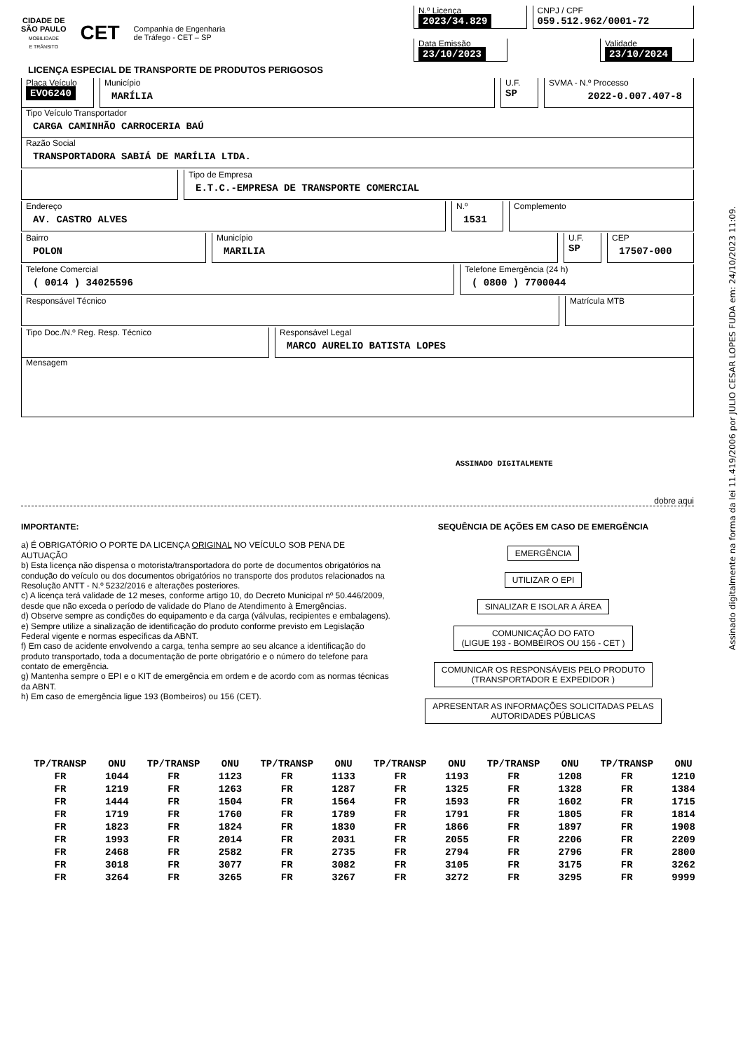Assinado digitalmente na forma da lei 11.419/2006 por JULIO CESAR LOPES FUDA em: 24/10/2023 11:09.
CIDADE DE
SÃO PAULO
MOBILIDADE
E TRÂNSITO
CET
Companhia de Engenharia
de Tráfego - CET – SP
N.º Licença
2023/34.829
CNPJ / CPF
059.512.962/0001-72
Data Emissão
23/10/2023
Validade
23/10/2024
LICENÇA ESPECIAL DE TRANSPORTE DE PRODUTOS PERIGOSOS
Placa Veículo
EVO6240
Município
MARÍLIA
U.F.
SP
SVMA - N.º Processo
2022-0.007.407-8
Tipo Veículo Transportador
CARGA CAMINHÃO CARROCERIA BAÚ
Razão Social
TRANSPORTADORA SABIÁ DE MARÍLIA LTDA.
Tipo de Empresa
E.T.C.-EMPRESA DE TRANSPORTE COMERCIAL
Endereço
AV. CASTRO ALVES
N.º
1531
Complemento
Bairro
POLON
Município
MARILIA
U.F.
SP
CEP
17507-000
Telefone Comercial
( 0014 ) 34025596
Telefone Emergência (24 h)
( 0800 ) 7700044
Responsável Técnico Matrícula MTB
Tipo Doc./N.º Reg. Resp. Técnico Responsável Legal
MARCO AURELIO BATISTA LOPES
Mensagem
ASSINADO DIGITALMENTE
dobre aqui
IMPORTANTE:
a) É OBRIGATÓRIO O PORTE DA LICENÇA ORIGINAL NO VEÍCULO SOB PENA DE AUTUAÇÃO
b) Esta licença não dispensa o motorista/transportadora do porte de documentos obrigatórios na condução do veículo ou dos documentos obrigatórios no transporte dos produtos relacionados na Resolução ANTT - N.º 5232/2016 e alterações posteriores.
c) A licença terá validade de 12 meses, conforme artigo 10, do Decreto Municipal nº 50.446/2009, desde que não exceda o período de validade do Plano de Atendimento à Emergências.
d) Observe sempre as condições do equipamento e da carga (válvulas, recipientes e embalagens).
e) Sempre utilize a sinalização de identificação do produto conforme previsto em Legislação Federal vigente e normas específicas da ABNT.
f) Em caso de acidente envolvendo a carga, tenha sempre ao seu alcance a identificação do produto transportado, toda a documentação de porte obrigatório e o número do telefone para contato de emergência.
g) Mantenha sempre o EPI e o KIT de emergência em ordem e de acordo com as normas técnicas da ABNT.
h) Em caso de emergência ligue 193 (Bombeiros) ou 156 (CET).
SEQUÊNCIA DE AÇÕES EM CASO DE EMERGÊNCIA
EMERGÊNCIA
UTILIZAR O EPI
SINALIZAR E ISOLAR A ÁREA
COMUNICAÇÃO DO FATO
(LIGUE 193 - BOMBEIROS OU 156 - CET )
COMUNICAR OS RESPONSÁVEIS PELO PRODUTO
(TRANSPORTADOR E EXPEDIDOR )
APRESENTAR AS INFORMAÇÕES SOLICITADAS PELAS
AUTORIDADES PÚBLICAS
| TP/TRANSP | ONU | TP/TRANSP | ONU | TP/TRANSP | ONU | TP/TRANSP | ONU | TP/TRANSP | ONU | TP/TRANSP | ONU |
| --- | --- | --- | --- | --- | --- | --- | --- | --- | --- | --- | --- |
| FR | 1044 | FR | 1123 | FR | 1133 | FR | 1193 | FR | 1208 | FR | 1210 |
| FR | 1219 | FR | 1263 | FR | 1287 | FR | 1325 | FR | 1328 | FR | 1384 |
| FR | 1444 | FR | 1504 | FR | 1564 | FR | 1593 | FR | 1602 | FR | 1715 |
| FR | 1719 | FR | 1760 | FR | 1789 | FR | 1791 | FR | 1805 | FR | 1814 |
| FR | 1823 | FR | 1824 | FR | 1830 | FR | 1866 | FR | 1897 | FR | 1908 |
| FR | 1993 | FR | 2014 | FR | 2031 | FR | 2055 | FR | 2206 | FR | 2209 |
| FR | 2468 | FR | 2582 | FR | 2735 | FR | 2794 | FR | 2796 | FR | 2800 |
| FR | 3018 | FR | 3077 | FR | 3082 | FR | 3105 | FR | 3175 | FR | 3262 |
| FR | 3264 | FR | 3265 | FR | 3267 | FR | 3272 | FR | 3295 | FR | 9999 |